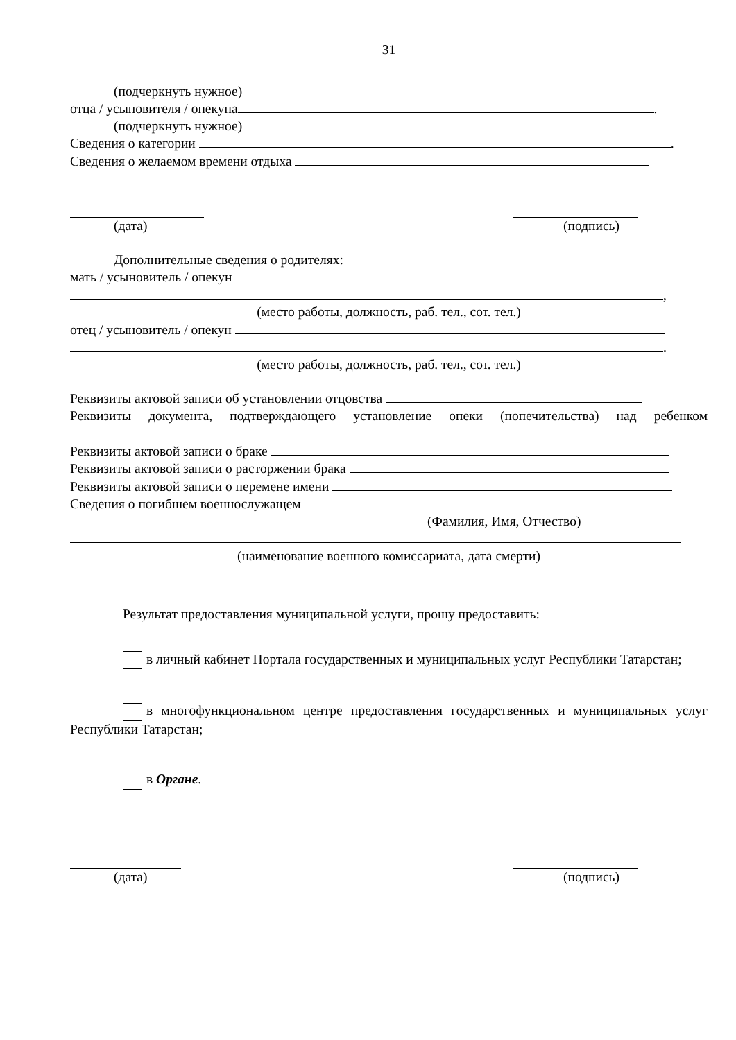31
(подчеркнуть нужное)
отца / усыновителя / опекуна .
(подчеркнуть нужное)
Сведения о категории .
Сведения о желаемом времени отдыха
(дата) (подпись)
Дополнительные сведения о родителях:
мать / усыновитель / опекун
,
(место работы, должность, раб. тел., сот. тел.)
отец / усыновитель / опекун
.
(место работы, должность, раб. тел., сот. тел.)
Реквизиты актовой записи об установлении отцовства
Реквизиты документа, подтверждающего установление опеки (попечительства) над ребенком
Реквизиты актовой записи о браке
Реквизиты актовой записи о расторжении брака
Реквизиты актовой записи о перемене имени
Сведения о погибшем военнослужащем
(Фамилия, Имя, Отчество)
(наименование военного комиссариата, дата смерти)
Результат предоставления муниципальной услуги, прошу предоставить:
в личный кабинет Портала государственных и муниципальных услуг Республики Татарстан;
в многофункциональном центре предоставления государственных и муниципальных услуг Республики Татарстан;
в Органе.
(дата) (подпись)